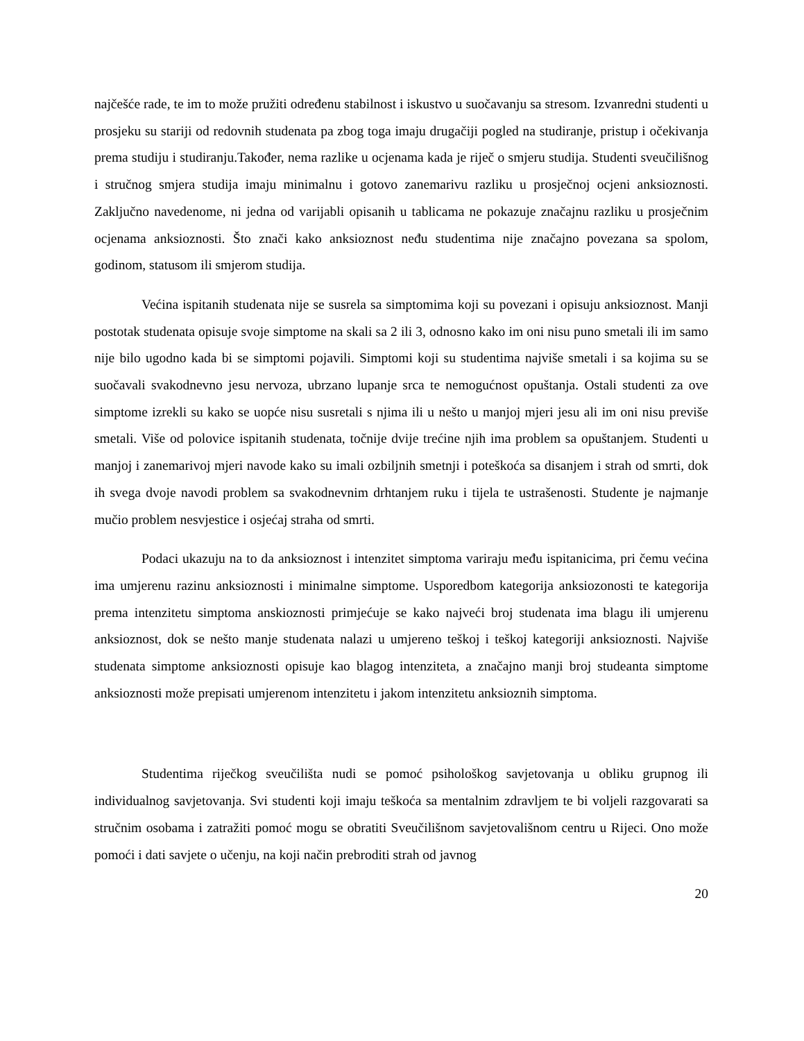najčešće rade, te im to može pružiti određenu stabilnost i iskustvo u suočavanju sa stresom. Izvanredni studenti u prosjeku su stariji od redovnih studenata pa zbog toga imaju drugačiji pogled na studiranje, pristup i očekivanja prema studiju i studiranju.Također, nema razlike u ocjenama kada je riječ o smjeru studija. Studenti sveučilišnog i stručnog smjera studija imaju minimalnu i gotovo zanemarivu razliku u prosječnoj ocjeni anksioznosti. Zaključno navedenome, ni jedna od varijabli opisanih u tablicama ne pokazuje značajnu razliku u prosječnim ocjenama anksioznosti. Što znači kako anksioznost neđu studentima nije značajno povezana sa spolom, godinom, statusom ili smjerom studija.
Većina ispitanih studenata nije se susrela sa simptomima koji su povezani i opisuju anksioznost. Manji postotak studenata opisuje svoje simptome na skali sa 2 ili 3, odnosno kako im oni nisu puno smetali ili im samo nije bilo ugodno kada bi se simptomi pojavili. Simptomi koji su studentima najviše smetali i sa kojima su se suočavali svakodnevno jesu nervoza, ubrzano lupanje srca te nemogućnost opuštanja. Ostali studenti za ove simptome izrekli su kako se uopće nisu susretali s njima ili u nešto u manjoj mjeri jesu ali im oni nisu previše smetali. Više od polovice ispitanih studenata, točnije dvije trećine njih ima problem sa opuštanjem. Studenti u manjoj i zanemarivoj mjeri navode kako su imali ozbiljnih smetnji i poteškoća sa disanjem i strah od smrti, dok ih svega dvoje navodi problem sa svakodnevnim drhtanjem ruku i tijela te ustrašenosti. Studente je najmanje mučio problem nesvjestice i osjećaj straha od smrti.
Podaci ukazuju na to da anksioznost i intenzitet simptoma variraju među ispitanicima, pri čemu većina ima umjerenu razinu anksioznosti i minimalne simptome. Usporedbom kategorija anksiozonosti te kategorija prema intenzitetu simptoma anskioznosti primjećuje se kako najveći broj studenata ima blagu ili umjerenu anksioznost, dok se nešto manje studenata nalazi u umjereno teškoj i teškoj kategoriji anksioznosti. Najviše studenata simptome anksioznosti opisuje kao blagog intenziteta, a značajno manji broj studeanta simptome anksioznosti može prepisati umjerenom intenzitetu i jakom intenzitetu anksioznih simptoma.
Studentima riječkog sveučilišta nudi se pomoć psihološkog savjetovanja u obliku grupnog ili individualnog savjetovanja. Svi studenti koji imaju teškoća sa mentalnim zdravljem te bi voljeli razgovarati sa stručnim osobama i zatražiti pomoć mogu se obratiti Sveučilišnom savjetovališnom centru u Rijeci. Ono može pomoći i dati savjete o učenju, na koji način prebroditi strah od javnog
20